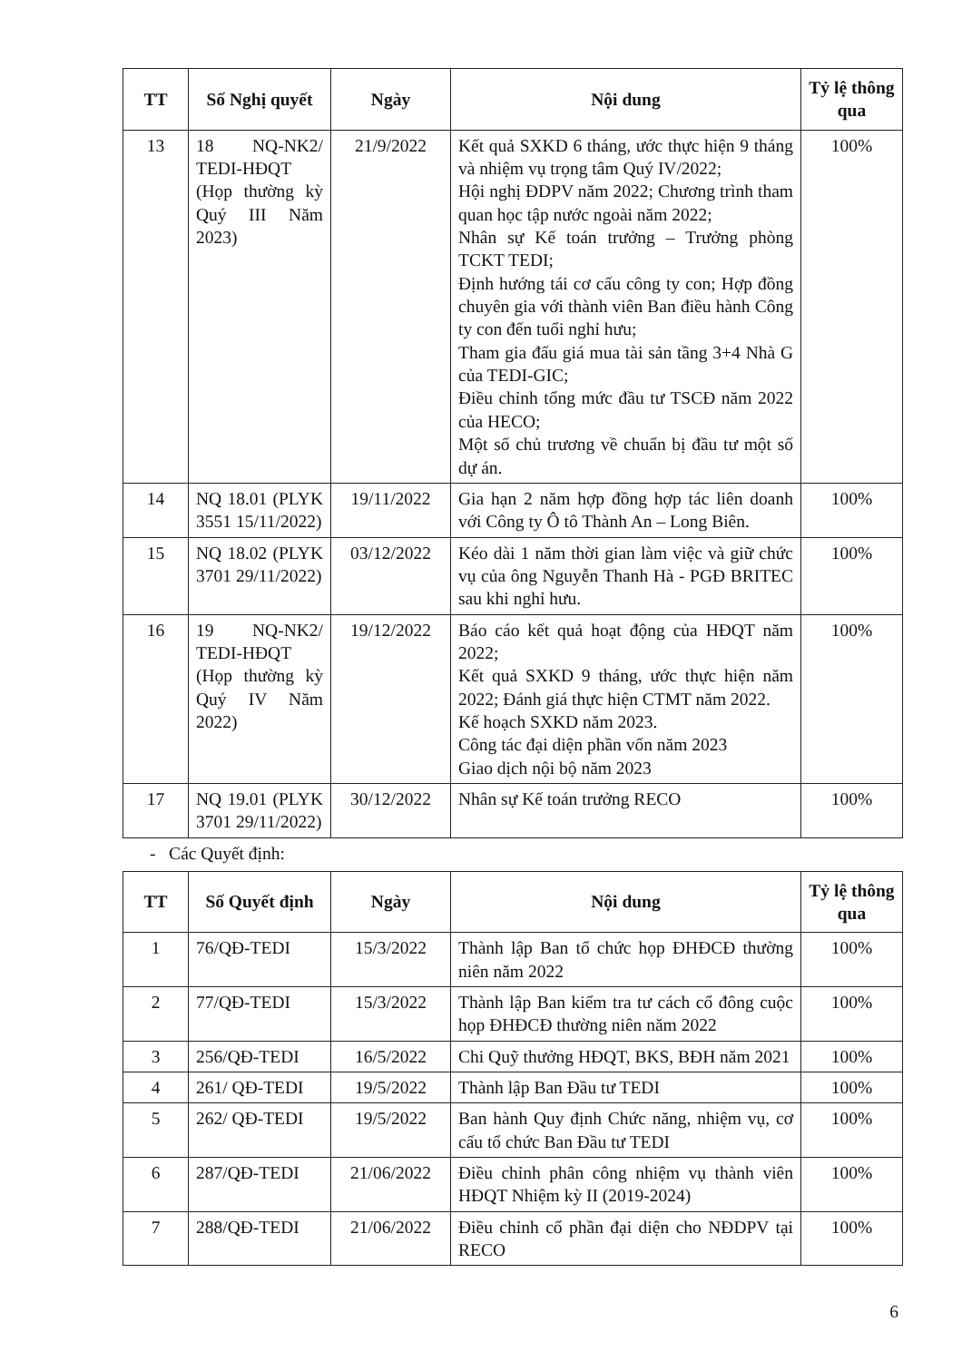| TT | Số Nghị quyết | Ngày | Nội dung | Tỷ lệ thông qua |
| --- | --- | --- | --- | --- |
| 13 | 18 NQ-NK2/ TEDI-HĐQT (Họp thường kỳ Quý III Năm 2023) | 21/9/2022 | Kết quả SXKD 6 tháng, ước thực hiện 9 tháng và nhiệm vụ trọng tâm Quý IV/2022; Hội nghị ĐDPV năm 2022; Chương trình tham quan học tập nước ngoài năm 2022; Nhân sự Kế toán trưởng – Trưởng phòng TCKT TEDI; Định hướng tái cơ cấu công ty con; Hợp đồng chuyên gia với thành viên Ban điều hành Công ty con đến tuổi nghỉ hưu; Tham gia đấu giá mua tài sản tầng 3+4 Nhà G của TEDI-GIC; Điều chỉnh tổng mức đầu tư TSCĐ năm 2022 của HECO; Một số chủ trương về chuẩn bị đầu tư một số dự án. | 100% |
| 14 | NQ 18.01 (PLYK 3551 15/11/2022) | 19/11/2022 | Gia hạn 2 năm hợp đồng hợp tác liên doanh với Công ty Ô tô Thành An – Long Biên. | 100% |
| 15 | NQ 18.02 (PLYK 3701 29/11/2022) | 03/12/2022 | Kéo dài 1 năm thời gian làm việc và giữ chức vụ của ông Nguyễn Thanh Hà - PGĐ BRITEC sau khi nghỉ hưu. | 100% |
| 16 | 19 NQ-NK2/ TEDI-HĐQT (Họp thường kỳ Quý IV Năm 2022) | 19/12/2022 | Báo cáo kết quả hoạt động của HĐQT năm 2022; Kết quả SXKD 9 tháng, ước thực hiện năm 2022; Đánh giá thực hiện CTMT năm 2022. Kế hoạch SXKD năm 2023. Công tác đại diện phần vốn năm 2023 Giao dịch nội bộ năm 2023 | 100% |
| 17 | NQ 19.01 (PLYK 3701 29/11/2022) | 30/12/2022 | Nhân sự Kế toán trưởng RECO | 100% |
- Các Quyết định:
| TT | Số Quyết định | Ngày | Nội dung | Tỷ lệ thông qua |
| --- | --- | --- | --- | --- |
| 1 | 76/QĐ-TEDI | 15/3/2022 | Thành lập Ban tổ chức họp ĐHĐCĐ thường niên năm 2022 | 100% |
| 2 | 77/QĐ-TEDI | 15/3/2022 | Thành lập Ban kiểm tra tư cách cổ đông cuộc họp ĐHĐCĐ thường niên năm 2022 | 100% |
| 3 | 256/QĐ-TEDI | 16/5/2022 | Chi Quỹ thưởng HĐQT, BKS, BĐH năm 2021 | 100% |
| 4 | 261/ QĐ-TEDI | 19/5/2022 | Thành lập Ban Đầu tư TEDI | 100% |
| 5 | 262/ QĐ-TEDI | 19/5/2022 | Ban hành Quy định Chức năng, nhiệm vụ, cơ cấu tổ chức Ban Đầu tư TEDI | 100% |
| 6 | 287/QĐ-TEDI | 21/06/2022 | Điều chỉnh phân công nhiệm vụ thành viên HĐQT Nhiệm kỳ II (2019-2024) | 100% |
| 7 | 288/QĐ-TEDI | 21/06/2022 | Điều chỉnh cổ phần đại diện cho NĐDPV tại RECO | 100% |
6